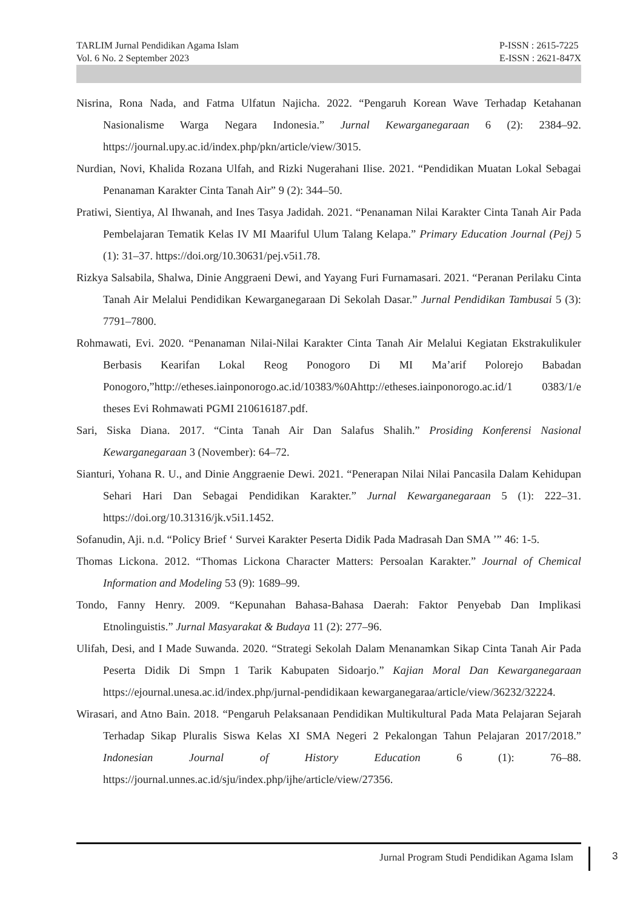TARLIM Jurnal Pendidikan Agama Islam
Vol. 6 No. 2 September 2023
P-ISSN : 2615-7225
E-ISSN : 2621-847X
Nisrina, Rona Nada, and Fatma Ulfatun Najicha. 2022. “Pengaruh Korean Wave Terhadap Ketahanan Nasionalisme Warga Negara Indonesia.” Jurnal Kewarganegaraan 6 (2): 2384–92. https://journal.upy.ac.id/index.php/pkn/article/view/3015.
Nurdian, Novi, Khalida Rozana Ulfah, and Rizki Nugerahani Ilise. 2021. “Pendidikan Muatan Lokal Sebagai Penanaman Karakter Cinta Tanah Air” 9 (2): 344–50.
Pratiwi, Sientiya, Al Ihwanah, and Ines Tasya Jadidah. 2021. “Penanaman Nilai Karakter Cinta Tanah Air Pada Pembelajaran Tematik Kelas IV MI Maariful Ulum Talang Kelapa.” Primary Education Journal (Pej) 5 (1): 31–37. https://doi.org/10.30631/pej.v5i1.78.
Rizkya Salsabila, Shalwa, Dinie Anggraeni Dewi, and Yayang Furi Furnamasari. 2021. “Peranan Perilaku Cinta Tanah Air Melalui Pendidikan Kewarganegaraan Di Sekolah Dasar.” Jurnal Pendidikan Tambusai 5 (3): 7791–7800.
Rohmawati, Evi. 2020. “Penanaman Nilai-Nilai Karakter Cinta Tanah Air Melalui Kegiatan Ekstrakulikuler Berbasis Kearifan Lokal Reog Ponogoro Di MI Ma’arif Polorejo Babadan Ponogoro,”http://etheses.iainponorogo.ac.id/10383/%0Ahttp://etheses.iainponorogo.ac.id/1 0383/1/e theses Evi Rohmawati PGMI 210616187.pdf.
Sari, Siska Diana. 2017. “Cinta Tanah Air Dan Salafus Shalih.” Prosiding Konferensi Nasional Kewarganegaraan 3 (November): 64–72.
Sianturi, Yohana R. U., and Dinie Anggraenie Dewi. 2021. “Penerapan Nilai Nilai Pancasila Dalam Kehidupan Sehari Hari Dan Sebagai Pendidikan Karakter.” Jurnal Kewarganegaraan 5 (1): 222–31. https://doi.org/10.31316/jk.v5i1.1452.
Sofanudin, Aji. n.d. “Policy Brief ‘ Survei Karakter Peserta Didik Pada Madrasah Dan SMA ’” 46: 1-5.
Thomas Lickona. 2012. “Thomas Lickona Character Matters: Persoalan Karakter.” Journal of Chemical Information and Modeling 53 (9): 1689–99.
Tondo, Fanny Henry. 2009. “Kepunahan Bahasa-Bahasa Daerah: Faktor Penyebab Dan Implikasi Etnolinguistis.” Jurnal Masyarakat & Budaya 11 (2): 277–96.
Ulifah, Desi, and I Made Suwanda. 2020. “Strategi Sekolah Dalam Menanamkan Sikap Cinta Tanah Air Pada Peserta Didik Di Smpn 1 Tarik Kabupaten Sidoarjo.” Kajian Moral Dan Kewarganegaraan https://ejournal.unesa.ac.id/index.php/jurnal-pendidikaan kewarganegaraa/article/view/36232/32224.
Wirasari, and Atno Bain. 2018. “Pengaruh Pelaksanaan Pendidikan Multikultural Pada Mata Pelajaran Sejarah Terhadap Sikap Pluralis Siswa Kelas XI SMA Negeri 2 Pekalongan Tahun Pelajaran 2017/2018.” Indonesian Journal of History Education 6 (1): 76–88. https://journal.unnes.ac.id/sju/index.php/ijhe/article/view/27356.
Jurnal Program Studi Pendidikan Agama Islam 3